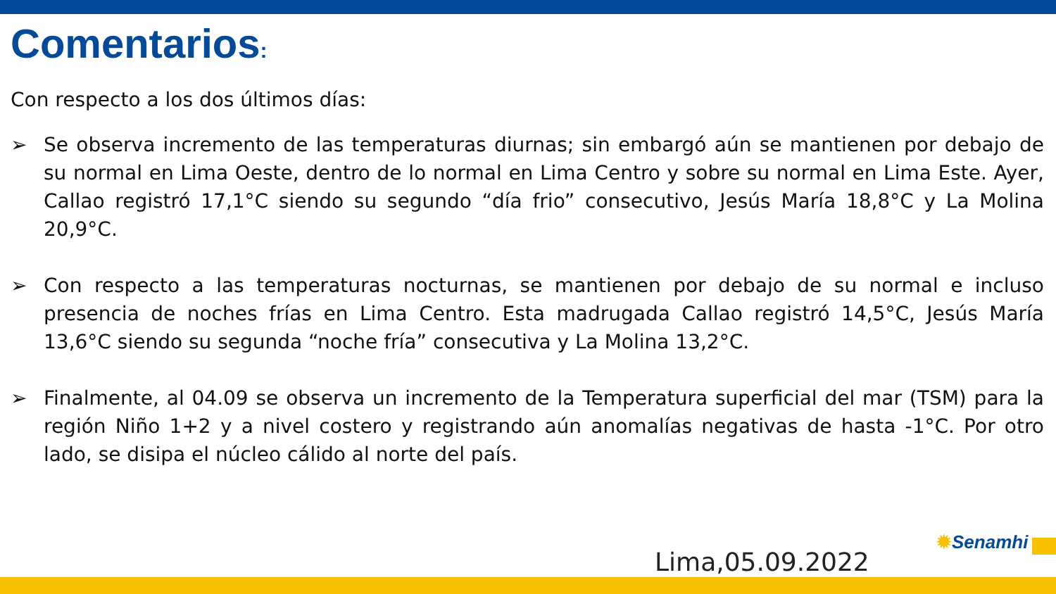Comentarios:
Con respecto a los dos últimos días:
➢ Se observa incremento de las temperaturas diurnas; sin embargó aún se mantienen por debajo de su normal en Lima Oeste, dentro de lo normal en Lima Centro y sobre su normal en Lima Este. Ayer, Callao registró 17,1°C siendo su segundo “día frio” consecutivo, Jesús María 18,8°C y La Molina 20,9°C.
➢ Con respecto a las temperaturas nocturnas, se mantienen por debajo de su normal e incluso presencia de noches frías en Lima Centro. Esta madrugada Callao registró 14,5°C, Jesús María 13,6°C siendo su segunda “noche fría” consecutiva y La Molina 13,2°C.
➢ Finalmente, al 04.09 se observa un incremento de la Temperatura superficial del mar (TSM) para la región Niño 1+2 y a nivel costero y registrando aún anomalías negativas de hasta -1°C. Por otro lado, se disipa el núcleo cálido al norte del país.
Lima,05.09.2022
✹Senamhi